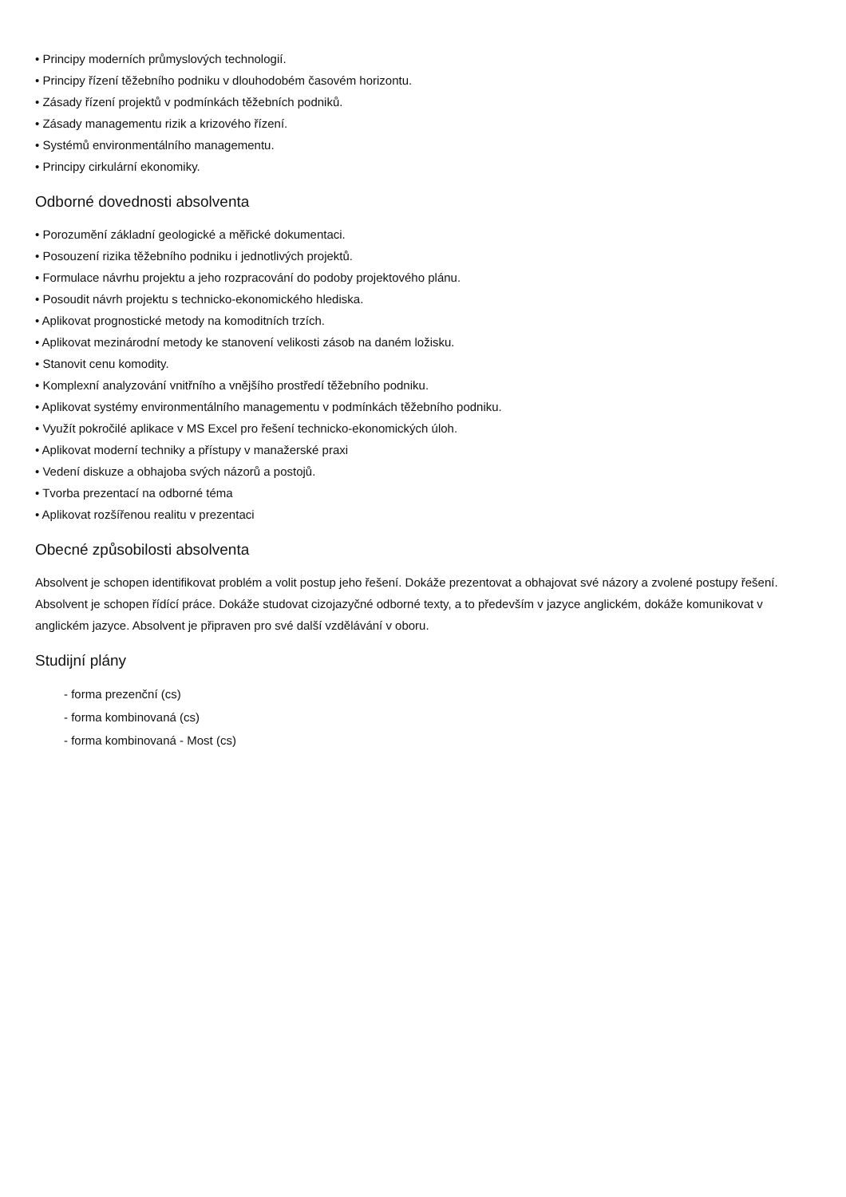• Principy moderních průmyslových technologií.
• Principy řízení těžebního podniku v dlouhodobém časovém horizontu.
• Zásady řízení projektů v podmínkách těžebních podniků.
• Zásady managementu rizik a krizového řízení.
• Systémů environmentálního managementu.
• Principy cirkulární ekonomiky.
Odborné dovednosti absolventa
• Porozumění základní geologické a měřické dokumentaci.
• Posouzení rizika těžebního podniku i jednotlivých projektů.
• Formulace návrhu projektu a jeho rozpracování do podoby projektového plánu.
• Posoudit návrh projektu s technicko-ekonomického hlediska.
• Aplikovat prognostické metody na komoditních trzích.
• Aplikovat mezinárodní metody ke stanovení velikosti zásob na daném ložisku.
• Stanovit cenu komodity.
• Komplexní analyzování vnitřního a vnějšího prostředí těžebního podniku.
• Aplikovat systémy environmentálního managementu v podmínkách těžebního podniku.
• Využít pokročilé aplikace v MS Excel pro řešení technicko-ekonomických úloh.
• Aplikovat moderní techniky a přístupy v manažerské praxi
• Vedení diskuze a obhajoba svých názorů a postojů.
• Tvorba prezentací na odborné téma
• Aplikovat rozšířenou realitu v prezentaci
Obecné způsobilosti absolventa
Absolvent je schopen identifikovat problém a volit postup jeho řešení. Dokáže prezentovat a obhajovat své názory a zvolené postupy řešení. Absolvent je schopen řídící práce. Dokáže studovat cizojazyčné odborné texty, a to především v jazyce anglickém, dokáže komunikovat v anglickém jazyce. Absolvent je připraven pro své další vzdělávání v oboru.
Studijní plány
- forma prezenční (cs)
- forma kombinovaná (cs)
- forma kombinovaná - Most (cs)